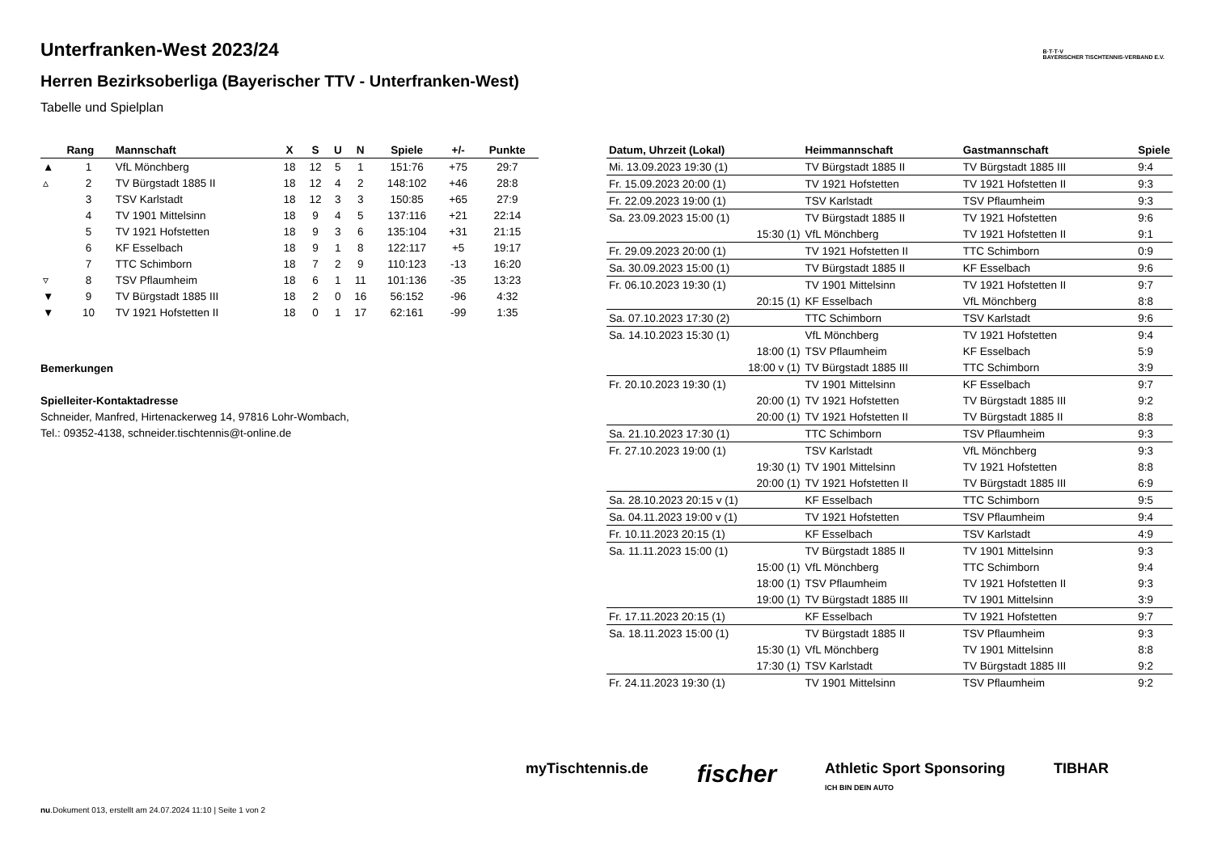B·T·T·V
BAYERISCHER TISCHTENNIS-VERBAND E.V.
Unterfranken-West 2023/24
Herren Bezirksoberliga (Bayerischer TTV - Unterfranken-West)
Tabelle und Spielplan
| | Rang | Mannschaft | X | S | U | N | Spiele | +/- | Punkte |
| --- | --- | --- | --- | --- | --- | --- | --- | --- | --- |
| ▲ | 1 | VfL Mönchberg | 18 | 12 | 5 | 1 | 151:76 | +75 | 29:7 |
| ▵ | 2 | TV Bürgstadt 1885 II | 18 | 12 | 4 | 2 | 148:102 | +46 | 28:8 |
| | 3 | TSV Karlstadt | 18 | 12 | 3 | 3 | 150:85 | +65 | 27:9 |
| | 4 | TV 1901 Mittelsinn | 18 | 9 | 4 | 5 | 137:116 | +21 | 22:14 |
| | 5 | TV 1921 Hofstetten | 18 | 9 | 3 | 6 | 135:104 | +31 | 21:15 |
| | 6 | KF Esselbach | 18 | 9 | 1 | 8 | 122:117 | +5 | 19:17 |
| | 7 | TTC Schimborn | 18 | 7 | 2 | 9 | 110:123 | -13 | 16:20 |
| ▿ | 8 | TSV Pflaumheim | 18 | 6 | 1 | 11 | 101:136 | -35 | 13:23 |
| ▼ | 9 | TV Bürgstadt 1885 III | 18 | 2 | 0 | 16 | 56:152 | -96 | 4:32 |
| ▼ | 10 | TV 1921 Hofstetten II | 18 | 0 | 1 | 17 | 62:161 | -99 | 1:35 |
Bemerkungen
Spielleiter-Kontaktadresse
Schneider, Manfred, Hirtenackerweg 14, 97816 Lohr-Wombach,
Tel.: 09352-4138, schneider.tischtennis@t-online.de
| Datum, Uhrzeit (Lokal) | Heimmannschaft | Gastmannschaft | Spiele |
| --- | --- | --- | --- |
| Mi. 13.09.2023 19:30 (1) | TV Bürgstadt 1885 II | TV Bürgstadt 1885 III | 9:4 |
| Fr. 15.09.2023 20:00 (1) | TV 1921 Hofstetten | TV 1921 Hofstetten II | 9:3 |
| Fr. 22.09.2023 19:00 (1) | TSV Karlstadt | TSV Pflaumheim | 9:3 |
| Sa. 23.09.2023 15:00 (1) | TV Bürgstadt 1885 II | TV 1921 Hofstetten | 9:6 |
| 15:30 (1) | VfL Mönchberg | TV 1921 Hofstetten II | 9:1 |
| Fr. 29.09.2023 20:00 (1) | TV 1921 Hofstetten II | TTC Schimborn | 0:9 |
| Sa. 30.09.2023 15:00 (1) | TV Bürgstadt 1885 II | KF Esselbach | 9:6 |
| Fr. 06.10.2023 19:30 (1) | TV 1901 Mittelsinn | TV 1921 Hofstetten II | 9:7 |
| 20:15 (1) | KF Esselbach | VfL Mönchberg | 8:8 |
| Sa. 07.10.2023 17:30 (2) | TTC Schimborn | TSV Karlstadt | 9:6 |
| Sa. 14.10.2023 15:30 (1) | VfL Mönchberg | TV 1921 Hofstetten | 9:4 |
| 18:00 (1) | TSV Pflaumheim | KF Esselbach | 5:9 |
| 18:00 v (1) | TV Bürgstadt 1885 III | TTC Schimborn | 3:9 |
| Fr. 20.10.2023 19:30 (1) | TV 1901 Mittelsinn | KF Esselbach | 9:7 |
| 20:00 (1) | TV 1921 Hofstetten | TV Bürgstadt 1885 III | 9:2 |
| 20:00 (1) | TV 1921 Hofstetten II | TV Bürgstadt 1885 II | 8:8 |
| Sa. 21.10.2023 17:30 (1) | TTC Schimborn | TSV Pflaumheim | 9:3 |
| Fr. 27.10.2023 19:00 (1) | TSV Karlstadt | VfL Mönchberg | 9:3 |
| 19:30 (1) | TV 1901 Mittelsinn | TV 1921 Hofstetten | 8:8 |
| 20:00 (1) | TV 1921 Hofstetten II | TV Bürgstadt 1885 III | 6:9 |
| Sa. 28.10.2023 20:15 v (1) | KF Esselbach | TTC Schimborn | 9:5 |
| Sa. 04.11.2023 19:00 v (1) | TV 1921 Hofstetten | TSV Pflaumheim | 9:4 |
| Fr. 10.11.2023 20:15 (1) | KF Esselbach | TSV Karlstadt | 4:9 |
| Sa. 11.11.2023 15:00 (1) | TV Bürgstadt 1885 II | TV 1901 Mittelsinn | 9:3 |
| 15:00 (1) | VfL Mönchberg | TTC Schimborn | 9:4 |
| 18:00 (1) | TSV Pflaumheim | TV 1921 Hofstetten II | 9:3 |
| 19:00 (1) | TV Bürgstadt 1885 III | TV 1901 Mittelsinn | 3:9 |
| Fr. 17.11.2023 20:15 (1) | KF Esselbach | TV 1921 Hofstetten | 9:7 |
| Sa. 18.11.2023 15:00 (1) | TV Bürgstadt 1885 II | TSV Pflaumheim | 9:3 |
| 15:30 (1) | VfL Mönchberg | TV 1901 Mittelsinn | 8:8 |
| 17:30 (1) | TSV Karlstadt | TV Bürgstadt 1885 III | 9:2 |
| Fr. 24.11.2023 19:30 (1) | TV 1901 Mittelsinn | TSV Pflaumheim | 9:2 |
myTischtennis.de fischer Athletic Sport Sponsoring
ICH BIN DEIN AUTO TIBHAR
nu.Dokument 013, erstellt am 24.07.2024 11:10 | Seite 1 von 2